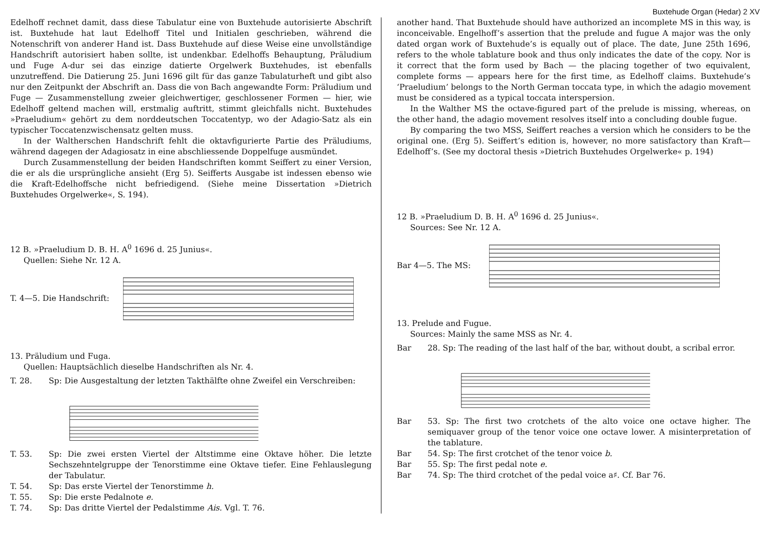Buxtehude Organ (Hedar) 2 XV
Edelhoff rechnet damit, dass diese Tabulatur eine von Buxtehude autorisierte Abschrift ist. Buxtehude hat laut Edelhoff Titel und Initialen geschrieben, während die Notenschrift von anderer Hand ist. Dass Buxtehude auf diese Weise eine unvollständige Handschrift autorisiert haben sollte, ist undenkbar. Edelhoffs Behauptung, Präludium und Fuge A-dur sei das einzige datierte Orgelwerk Buxtehudes, ist ebenfalls unzutreffend. Die Datierung 25. Juni 1696 gilt für das ganze Tabulaturheft und gibt also nur den Zeitpunkt der Abschrift an. Dass die von Bach angewandte Form: Präludium und Fuge — Zusammenstellung zweier gleichwertiger, geschlossener Formen — hier, wie Edelhoff geltend machen will, erstmalig auftritt, stimmt gleichfalls nicht. Buxtehudes »Praeludium« gehört zu dem norddeutschen Toccatentyp, wo der Adagio-Satz als ein typischer Toccatenzwischensatz gelten muss.
In der Waltherschen Handschrift fehlt die oktavfigurierte Partie des Präludiums, während dagegen der Adagiosatz in eine abschliessende Doppelfuge ausmündet.
Durch Zusammenstellung der beiden Handschriften kommt Seiffert zu einer Version, die er als die ursprüngliche ansieht (Erg 5). Seifferts Ausgabe ist indessen ebenso wie die Kraft-Edelhoffsche nicht befriedigend. (Siehe meine Dissertation »Dietrich Buxtehudes Orgelwerke«, S. 194).
12 B. »Praeludium D. B. H. A<sup>0</sup> 1696 d. 25 Junius«.
Quellen: Siehe Nr. 12 A.
T. 4—5. Die Handschrift:
13. Präludium und Fuga.
Quellen: Hauptsächlich dieselbe Handschriften als Nr. 4.
T. 28. Sp: Die Ausgestaltung der letzten Takthälfte ohne Zweifel ein Verschreiben:
T. 53. Sp: Die zwei ersten Viertel der Altstimme eine Oktave höher. Die letzte Sechszehntelgruppe der Tenorstimme eine Oktave tiefer. Eine Fehlauslegung der Tabulatur.
T. 54. Sp: Das erste Viertel der Tenorstimme h.
T. 55. Sp: Die erste Pedalnote e.
T. 74. Sp: Das dritte Viertel der Pedalstimme Ais. Vgl. T. 76.
another hand. That Buxtehude should have authorized an incomplete MS in this way, is inconceivable. Engelhoff’s assertion that the prelude and fugue A major was the only dated organ work of Buxtehude’s is equally out of place. The date, June 25th 1696, refers to the whole tablature book and thus only indicates the date of the copy. Nor is it correct that the form used by Bach — the placing together of two equivalent, complete forms — appears here for the first time, as Edelhoff claims. Buxtehude’s ‘Praeludium’ belongs to the North German toccata type, in which the adagio movement must be considered as a typical toccata interspersion.
In the Walther MS the octave-figured part of the prelude is missing, whereas, on the other hand, the adagio movement resolves itself into a concluding double fugue.
By comparing the two MSS, Seiffert reaches a version which he considers to be the original one. (Erg 5). Seiffert’s edition is, however, no more satisfactory than Kraft—Edelhoff’s. (See my doctoral thesis »Dietrich Buxtehudes Orgelwerke« p. 194)
12 B. »Praeludium D. B. H. A<sup>0</sup> 1696 d. 25 Junius«.
Sources: See Nr. 12 A.
Bar 4—5. The MS:
13. Prelude and Fugue.
Sources: Mainly the same MSS as Nr. 4.
Bar 28. Sp: The reading of the last half of the bar, without doubt, a scribal error.
Bar 53. Sp: The first two crotchets of the alto voice one octave higher. The semiquaver group of the tenor voice one octave lower. A misinterpretation of the tablature.
Bar 54. Sp: The first crotchet of the tenor voice b.
Bar 55. Sp: The first pedal note e.
Bar 74. Sp: The third crotchet of the pedal voice a♯. Cf. Bar 76.